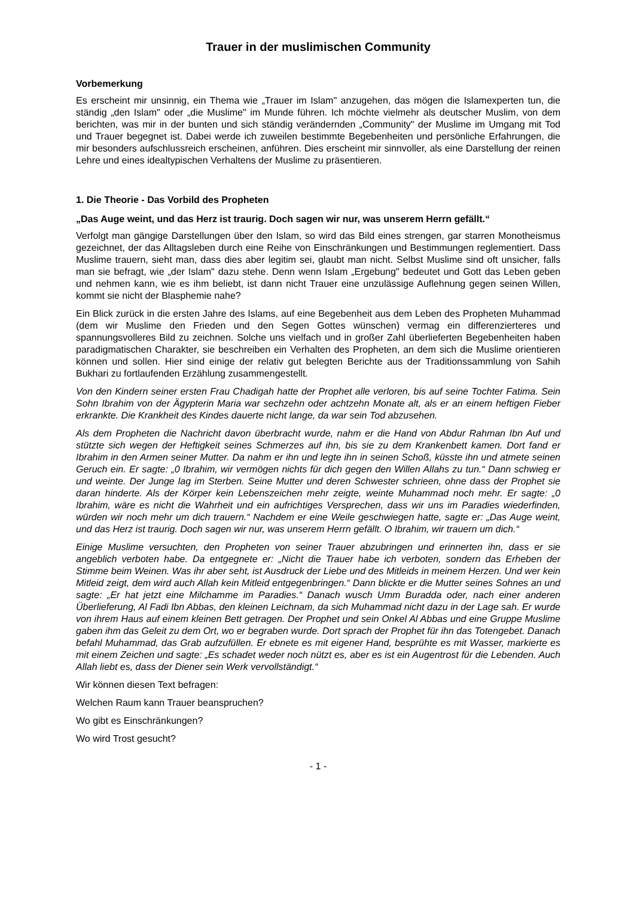Trauer in der muslimischen Community
Vorbemerkung
Es erscheint mir unsinnig, ein Thema wie „Trauer im Islam" anzugehen, das mögen die Islamexperten tun, die ständig „den Islam" oder „die Muslime" im Munde führen. Ich möchte vielmehr als deutscher Muslim, von dem berichten, was mir in der bunten und sich ständig verändernden „Community" der Muslime im Umgang mit Tod und Trauer begegnet ist. Dabei werde ich zuweilen bestimmte Begebenheiten und persönliche Erfahrungen, die mir besonders aufschlussreich erscheinen, anführen. Dies erscheint mir sinnvoller, als eine Darstellung der reinen Lehre und eines idealtypischen Verhaltens der Muslime zu präsentieren.
1. Die Theorie - Das Vorbild des Propheten
„Das Auge weint, und das Herz ist traurig. Doch sagen wir nur, was unserem Herrn gefällt.“
Verfolgt man gängige Darstellungen über den Islam, so wird das Bild eines strengen, gar starren Monotheismus gezeichnet, der das Alltagsleben durch eine Reihe von Einschränkungen und Bestimmungen reglementiert. Dass Muslime trauern, sieht man, dass dies aber legitim sei, glaubt man nicht. Selbst Muslime sind oft unsicher, falls man sie befragt, wie „der Islam" dazu stehe. Denn wenn Islam „Ergebung" bedeutet und Gott das Leben geben und nehmen kann, wie es ihm beliebt, ist dann nicht Trauer eine unzulässige Auflehnung gegen seinen Willen, kommt sie nicht der Blasphemie nahe?
Ein Blick zurück in die ersten Jahre des Islams, auf eine Begebenheit aus dem Leben des Propheten Muhammad (dem wir Muslime den Frieden und den Segen Gottes wünschen) vermag ein differenzierteres und spannungsvolleres Bild zu zeichnen. Solche uns vielfach und in großer Zahl überlieferten Begebenheiten haben paradigmatischen Charakter, sie beschreiben ein Verhalten des Propheten, an dem sich die Muslime orientieren können und sollen. Hier sind einige der relativ gut belegten Berichte aus der Traditionssammlung von Sahih Bukhari zu fortlaufenden Erzählung zusammengestellt.
Von den Kindern seiner ersten Frau Chadigah hatte der Prophet alle verloren, bis auf seine Tochter Fatima. Sein Sohn Ibrahim von der Ägypterin Maria war sechzehn oder achtzehn Monate alt, als er an einem heftigen Fieber erkrankte. Die Krankheit des Kindes dauerte nicht lange, da war sein Tod abzusehen.
Als dem Propheten die Nachricht davon überbracht wurde, nahm er die Hand von Abdur Rahman Ibn Auf und stützte sich wegen der Heftigkeit seines Schmerzes auf ihn, bis sie zu dem Krankenbett kamen. Dort fand er Ibrahim in den Armen seiner Mutter. Da nahm er ihn und legte ihn in seinen Schoß, küsste ihn und atmete seinen Geruch ein. Er sagte: „0 Ibrahim, wir vermögen nichts für dich gegen den Willen Allahs zu tun.“ Dann schwieg er und weinte. Der Junge lag im Sterben. Seine Mutter und deren Schwester schrieen, ohne dass der Prophet sie daran hinderte. Als der Körper kein Lebenszeichen mehr zeigte, weinte Muhammad noch mehr. Er sagte: „0 Ibrahim, wäre es nicht die Wahrheit und ein aufrichtiges Versprechen, dass wir uns im Paradies wiederfinden, würden wir noch mehr um dich trauern.“ Nachdem er eine Weile geschwiegen hatte, sagte er: „Das Auge weint, und das Herz ist traurig. Doch sagen wir nur, was unserem Herrn gefällt. O Ibrahim, wir trauern um dich.“
Einige Muslime versuchten, den Propheten von seiner Trauer abzubringen und erinnerten ihn, dass er sie angeblich verboten habe. Da entgegnete er: „Nicht die Trauer habe ich verboten, sondern das Erheben der Stimme beim Weinen. Was ihr aber seht, ist Ausdruck der Liebe und des Mitleids in meinem Herzen. Und wer kein Mitleid zeigt, dem wird auch Allah kein Mitleid entgegenbringen.“ Dann blickte er die Mutter seines Sohnes an und sagte: „Er hat jetzt eine Milchamme im Paradies.“ Danach wusch Umm Buradda oder, nach einer anderen Überlieferung, Al Fadi Ibn Abbas, den kleinen Leichnam, da sich Muhammad nicht dazu in der Lage sah. Er wurde von ihrem Haus auf einem kleinen Bett getragen. Der Prophet und sein Onkel Al Abbas und eine Gruppe Muslime gaben ihm das Geleit zu dem Ort, wo er begraben wurde. Dort sprach der Prophet für ihn das Totengebet. Danach befahl Muhammad, das Grab aufzufüllen. Er ebnete es mit eigener Hand, besprühte es mit Wasser, markierte es mit einem Zeichen und sagte: „Es schadet weder noch nützt es, aber es ist ein Augentrost für die Lebenden. Auch Allah liebt es, dass der Diener sein Werk vervollständigt.“
Wir können diesen Text befragen:
Welchen Raum kann Trauer beanspruchen?
Wo gibt es Einschränkungen?
Wo wird Trost gesucht?
- 1 -